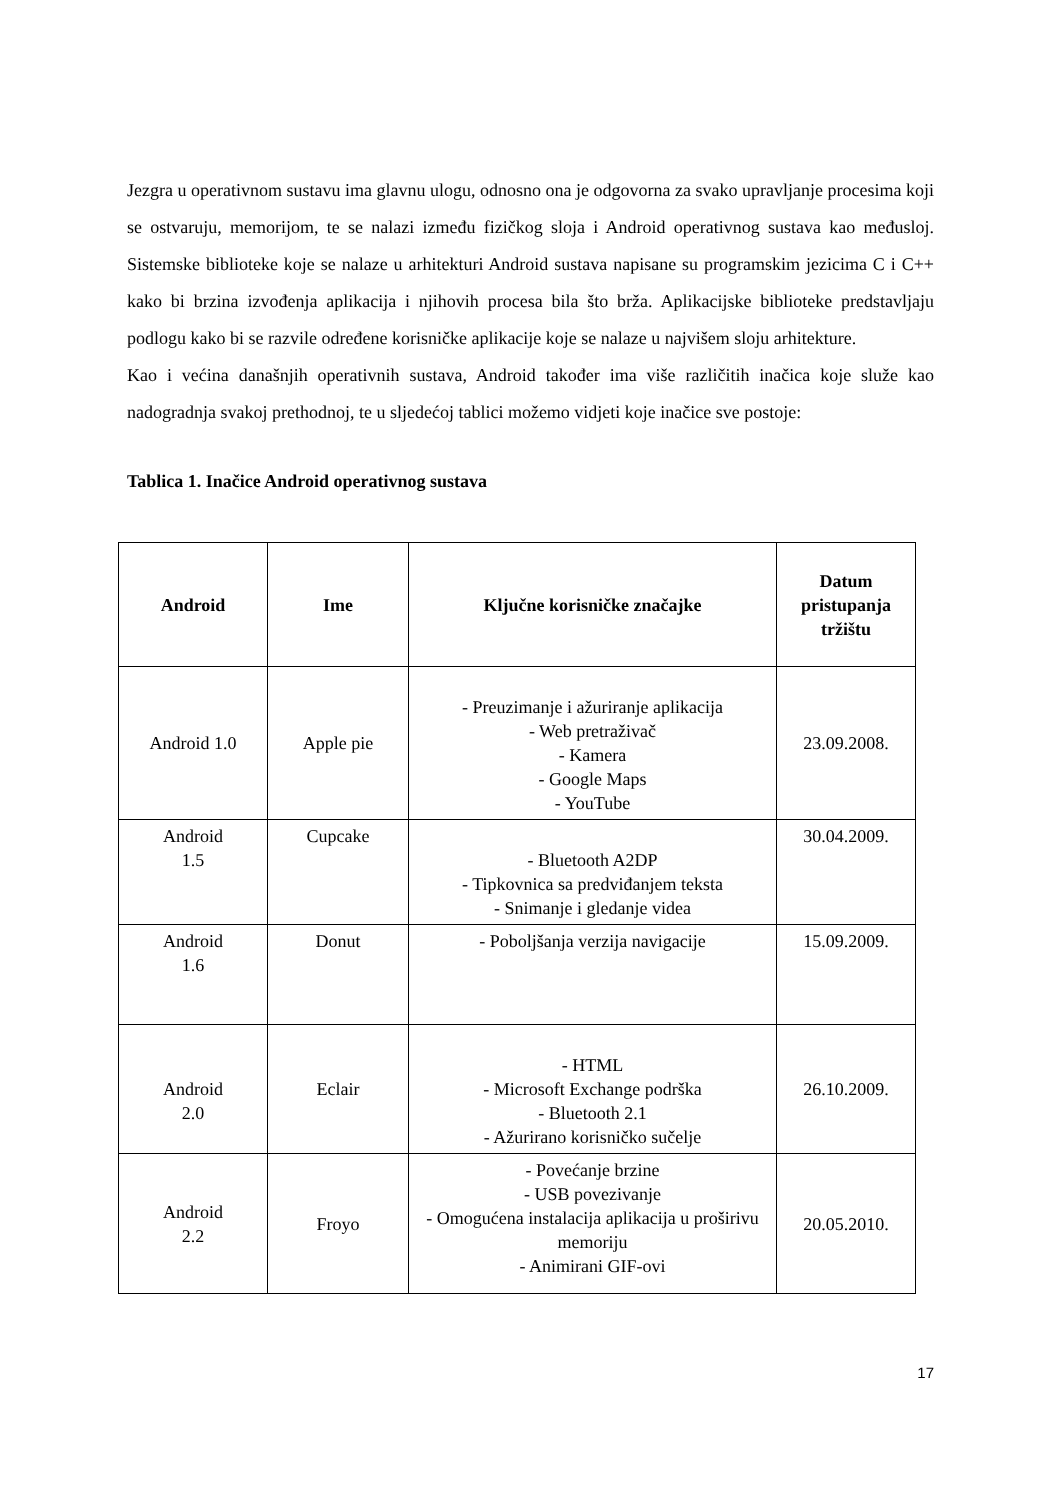Jezgra u operativnom sustavu ima glavnu ulogu, odnosno ona je odgovorna za svako upravljanje procesima koji se ostvaruju, memorijom, te se nalazi između fizičkog sloja i Android operativnog sustava kao međusloj. Sistemske biblioteke koje se nalaze u arhitekturi Android sustava napisane su programskim jezicima C i C++ kako bi brzina izvođenja aplikacija i njihovih procesa bila što brža. Aplikacijske biblioteke predstavljaju podlogu kako bi se razvile određene korisničke aplikacije koje se nalaze u najvišem sloju arhitekture.
Kao i većina današnjih operativnih sustava, Android također ima više različitih inačica koje služe kao nadogradnja svakoj prethodnoj, te u sljedećoj tablici možemo vidjeti koje inačice sve postoje:
Tablica 1. Inačice Android operativnog sustava
| Android | Ime | Ključne korisničke značajke | Datum pristupanja tržištu |
| --- | --- | --- | --- |
| Android 1.0 | Apple pie | - Preuzimanje i ažuriranje aplikacija - Web pretraživač - Kamera - Google Maps - YouTube | 23.09.2008. |
| Android 1.5 | Cupcake | - Bluetooth A2DP - Tipkovnica sa predviđanjem teksta - Snimanje i gledanje videa | 30.04.2009. |
| Android 1.6 | Donut | - Poboljšanja verzija navigacije | 15.09.2009. |
| Android 2.0 | Eclair | - HTML - Microsoft Exchange podrška - Bluetooth 2.1 - Ažurirano korisničko sučelje | 26.10.2009. |
| Android 2.2 | Froyo | - Povećanje brzine - USB povezivanje - Omogućena instalacija aplikacija u proširivu memoriju - Animirani GIF-ovi | 20.05.2010. |
17